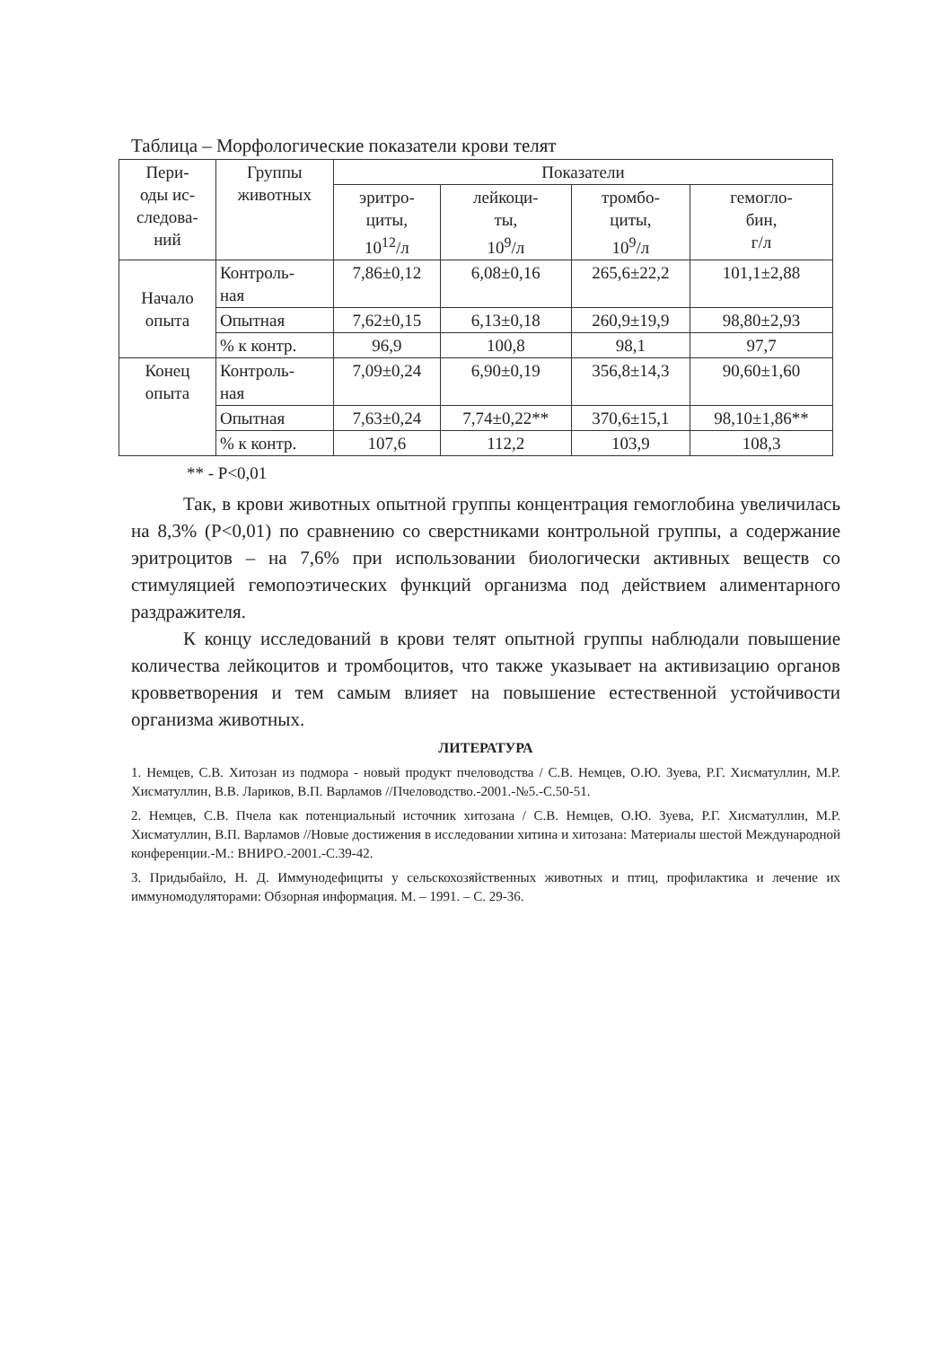Таблица – Морфологические показатели крови телят
| Пери- оды ис- следова- ний | Группы животных | Показатели | | | |
| --- | --- | --- | --- | --- | --- |
| | | эритро- циты, 10<sup>12</sup>/л | лейкоци- ты, 10<sup>9</sup>/л | тромбо- циты, 10<sup>9</sup>/л | гемогло- бин, г/л |
| Начало опыта | Контроль- ная | 7,86±0,12 | 6,08±0,16 | 265,6±22,2 | 101,1±2,88 |
| | Опытная | 7,62±0,15 | 6,13±0,18 | 260,9±19,9 | 98,80±2,93 |
| | % к контр. | 96,9 | 100,8 | 98,1 | 97,7 |
| Конец опыта | Контроль- ная | 7,09±0,24 | 6,90±0,19 | 356,8±14,3 | 90,60±1,60 |
| | Опытная | 7,63±0,24 | 7,74±0,22** | 370,6±15,1 | 98,10±1,86** |
| | % к контр. | 107,6 | 112,2 | 103,9 | 108,3 |
** - P<0,01
Так, в крови животных опытной группы концентрация гемоглобина увеличилась на 8,3% (P<0,01) по сравнению со сверстниками контрольной группы, а содержание эритроцитов – на 7,6% при использовании биологически активных веществ со стимуляцией гемопоэтических функций организма под действием алиментарного раздражителя.
К концу исследований в крови телят опытной группы наблюдали повышение количества лейкоцитов и тромбоцитов, что также указывает на активизацию органов кровветворения и тем самым влияет на повышение естественной устойчивости организма животных.
ЛИТЕРАТУРА
1. Немцев, С.В. Хитозан из подмора - новый продукт пчеловодства / С.В. Немцев, О.Ю. Зуева, Р.Г. Хисматуллин, М.Р. Хисматуллин, В.В. Лариков, В.П. Варламов //Пчеловодство.-2001.-№5.-С.50-51.
2. Немцев, С.В. Пчела как потенциальный источник хитозана / С.В. Немцев, О.Ю. Зуева, Р.Г. Хисматуллин, М.Р. Хисматуллин, В.П. Варламов //Новые достижения в исследовании хитина и хитозана: Материалы шестой Международной конференции.-М.: ВНИРО.-2001.-С.39-42.
3. Придыбайло, Н. Д. Иммунодефициты у сельскохозяйственных животных и птиц, профилактика и лечение их иммуномодуляторами: Обзорная информация. М. – 1991. – С. 29-36.